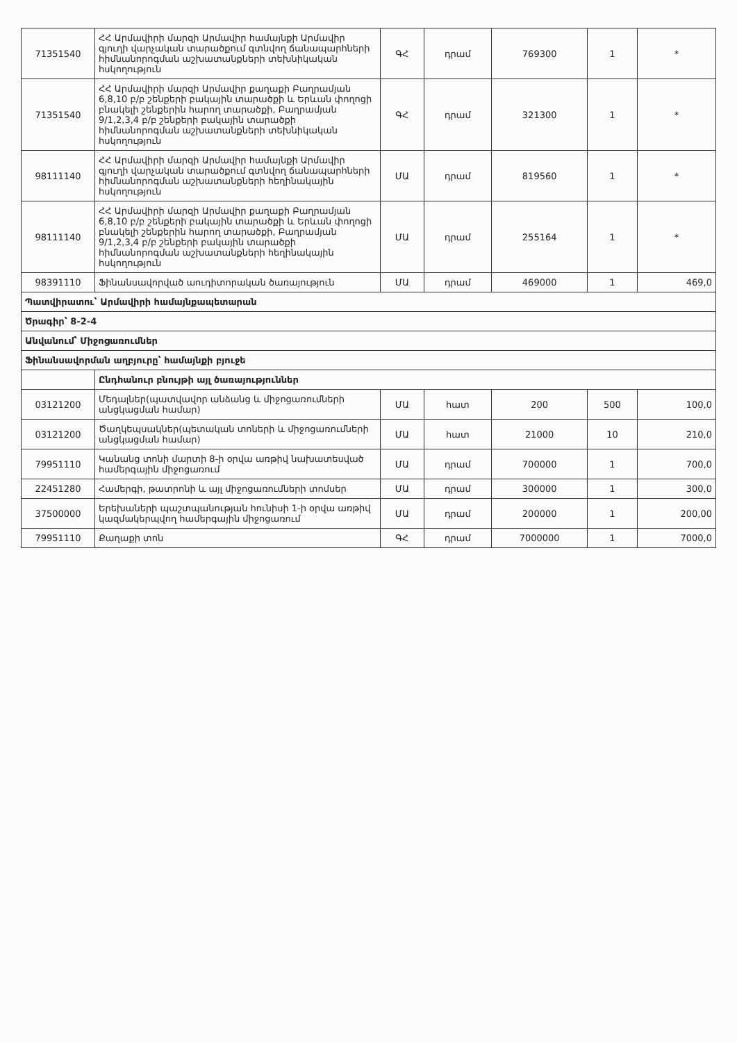| 71351540 | ՀՀ Արմավիրի մարզի Արմավիր համայնքի Արմավիր գյուղի վարչական տարածքում գտնվող ճանապարհների հիմնանորոգման աշխատանքների տեխնիկական հսկողություն | ԳՀ | դրամ | 769300 | 1 | * |
| 71351540 | ՀՀ Արմավիրի մարզի Արմավիր քաղաքի Բաղրամյան 6,8,10 բ/բ շենքերի բակային տարածքի և Երևան փողոցի բնակելի շենքերին հարող տարածքի, Բաղրամյան 9/1,2,3,4 բ/բ շենքերի բակային տարածքի հիմնանորոգման աշխատանքների տեխնիկական հսկողություն | ԳՀ | դրամ | 321300 | 1 | * |
| 98111140 | ՀՀ Արմավիրի մարզի Արմավիր համայնքի Արմավիր գյուղի վարչական տարածքում գտնվող ճանապարհների հիմնանորոգման աշխատանքների հեղինակային հսկողություն | ՄԱ | դրամ | 819560 | 1 | * |
| 98111140 | ՀՀ Արմավիրի մարզի Արմավիր քաղաքի Բաղրամյան 6,8,10 բ/բ շենքերի բակային տարածքի և Երևան փողոցի բնակելի շենքերին հարող տարածքի, Բաղրամյան 9/1,2,3,4 բ/բ շենքերի բակային տարածքի հիմնանորոգման աշխատանքների հեղինակային հսկողություն | ՄԱ | դրամ | 255164 | 1 | * |
| 98391110 | Ֆինանսավորված աուդիտորական ծառայություն | ՄԱ | դրամ | 469000 | 1 | 469,0 |
| Պատվիրատու՝ Արմավիրի համայնքապետարան | | | | | | |
| Ծրագիր՝ 8-2-4 | | | | | | |
| Անվանում՝ Միջոցառումներ | | | | | | |
| Ֆինանսավորման աղբյուրը՝ համայնքի բյուջե | | | | | | |
| | Ընդհանուր բնույթի այլ ծառայություններ | | | | | |
| 03121200 | Մեդալներ(պատվավոր անձանց և միջոցառումների անցկացման համար) | ՄԱ | հատ | 200 | 500 | 100,0 |
| 03121200 | Ծաղկեպսակներ(պետական տոների և միջոցառումների անցկացման համար) | ՄԱ | հատ | 21000 | 10 | 210,0 |
| 79951110 | Կանանց տոնի մարտի 8-ի օրվա առթիվ նախատեսված համերգային միջոցառում | ՄԱ | դրամ | 700000 | 1 | 700,0 |
| 22451280 | Համերգի, թատրոնի և այլ միջոցառումների տոմսեր | ՄԱ | դրամ | 300000 | 1 | 300,0 |
| 37500000 | Երեխաների պաշտպանության հունիսի 1-ի օրվա առթիվ կազմակերպվող համերգային միջոցառում | ՄԱ | դրամ | 200000 | 1 | 200,00 |
| 79951110 | Քաղաքի տոն | ԳՀ | դրամ | 7000000 | 1 | 7000,0 |